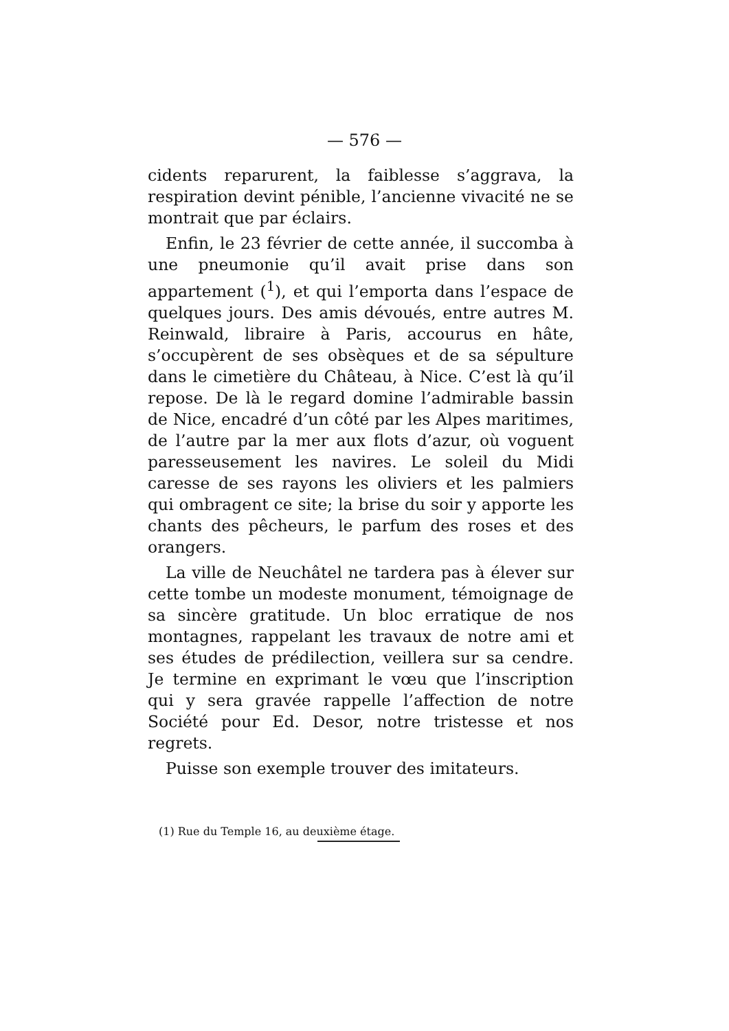— 576 —
cidents reparurent, la faiblesse s’aggrava, la respiration devint pénible, l’ancienne vivacité ne se montrait que par éclairs.
Enfin, le 23 février de cette année, il succomba à une pneumonie qu’il avait prise dans son appartement (<sup>1</sup>), et qui l’emporta dans l’espace de quelques jours. Des amis dévoués, entre autres M. Reinwald, libraire à Paris, accourus en hâte, s’occupèrent de ses obsèques et de sa sépulture dans le cimetière du Château, à Nice. C’est là qu’il repose. De là le regard domine l’admirable bassin de Nice, encadré d’un côté par les Alpes maritimes, de l’autre par la mer aux flots d’azur, où voguent paresseusement les navires. Le soleil du Midi caresse de ses rayons les oliviers et les palmiers qui ombragent ce site; la brise du soir y apporte les chants des pêcheurs, le parfum des roses et des orangers.
La ville de Neuchâtel ne tardera pas à élever sur cette tombe un modeste monument, témoignage de sa sincère gratitude. Un bloc erratique de nos montagnes, rappelant les travaux de notre ami et ses études de prédilection, veillera sur sa cendre. Je termine en exprimant le vœu que l’inscription qui y sera gravée rappelle l’affection de notre Société pour Ed. Desor, notre tristesse et nos regrets.
Puisse son exemple trouver des imitateurs.
(1) Rue du Temple 16, au deuxième étage.